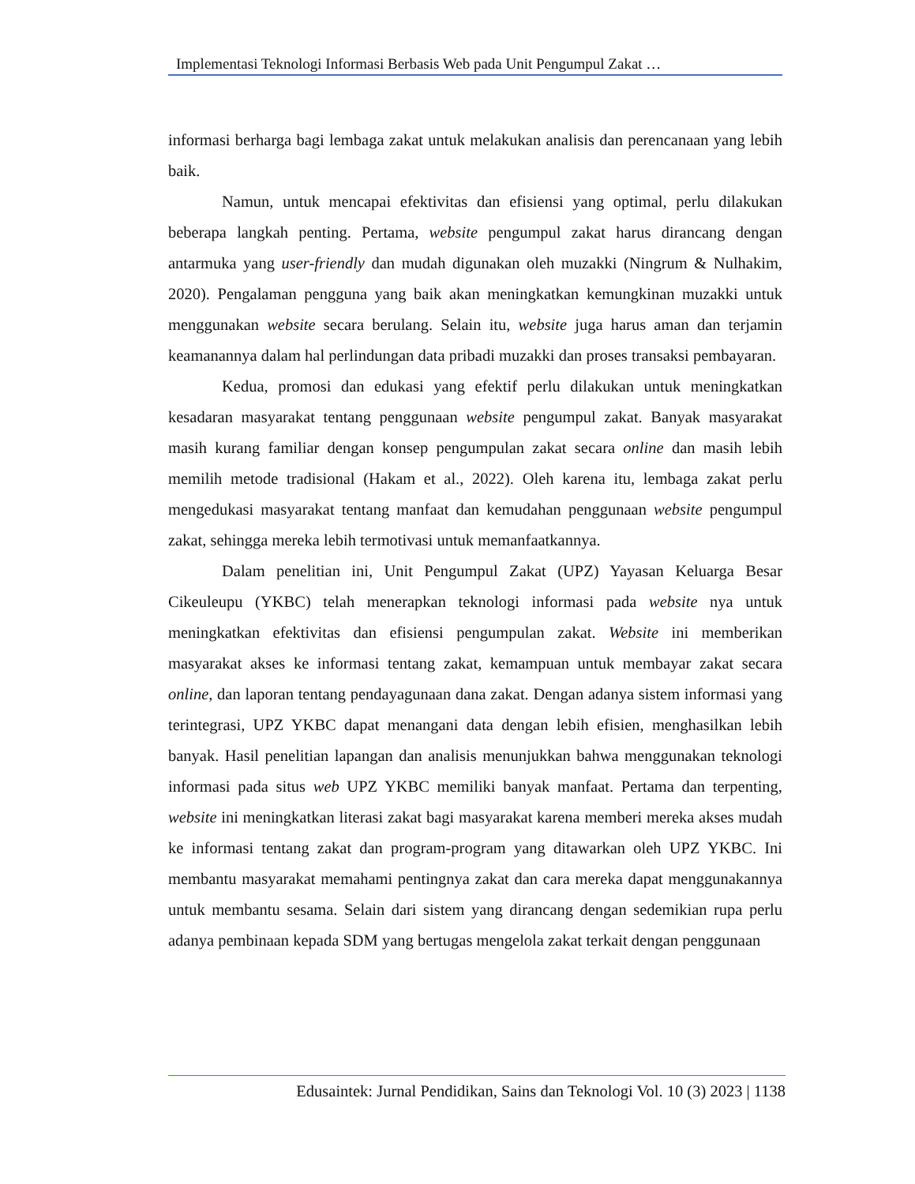Implementasi Teknologi Informasi Berbasis Web pada Unit Pengumpul Zakat …
informasi berharga bagi lembaga zakat untuk melakukan analisis dan perencanaan yang lebih baik.
Namun, untuk mencapai efektivitas dan efisiensi yang optimal, perlu dilakukan beberapa langkah penting. Pertama, website pengumpul zakat harus dirancang dengan antarmuka yang user-friendly dan mudah digunakan oleh muzakki (Ningrum & Nulhakim, 2020). Pengalaman pengguna yang baik akan meningkatkan kemungkinan muzakki untuk menggunakan website secara berulang. Selain itu, website juga harus aman dan terjamin keamanannya dalam hal perlindungan data pribadi muzakki dan proses transaksi pembayaran.
Kedua, promosi dan edukasi yang efektif perlu dilakukan untuk meningkatkan kesadaran masyarakat tentang penggunaan website pengumpul zakat. Banyak masyarakat masih kurang familiar dengan konsep pengumpulan zakat secara online dan masih lebih memilih metode tradisional (Hakam et al., 2022). Oleh karena itu, lembaga zakat perlu mengedukasi masyarakat tentang manfaat dan kemudahan penggunaan website pengumpul zakat, sehingga mereka lebih termotivasi untuk memanfaatkannya.
Dalam penelitian ini, Unit Pengumpul Zakat (UPZ) Yayasan Keluarga Besar Cikeuleupu (YKBC) telah menerapkan teknologi informasi pada website nya untuk meningkatkan efektivitas dan efisiensi pengumpulan zakat. Website ini memberikan masyarakat akses ke informasi tentang zakat, kemampuan untuk membayar zakat secara online, dan laporan tentang pendayagunaan dana zakat. Dengan adanya sistem informasi yang terintegrasi, UPZ YKBC dapat menangani data dengan lebih efisien, menghasilkan lebih banyak. Hasil penelitian lapangan dan analisis menunjukkan bahwa menggunakan teknologi informasi pada situs web UPZ YKBC memiliki banyak manfaat. Pertama dan terpenting, website ini meningkatkan literasi zakat bagi masyarakat karena memberi mereka akses mudah ke informasi tentang zakat dan program-program yang ditawarkan oleh UPZ YKBC. Ini membantu masyarakat memahami pentingnya zakat dan cara mereka dapat menggunakannya untuk membantu sesama. Selain dari sistem yang dirancang dengan sedemikian rupa perlu adanya pembinaan kepada SDM yang bertugas mengelola zakat terkait dengan penggunaan
Edusaintek: Jurnal Pendidikan, Sains dan Teknologi Vol. 10 (3) 2023 | 1138